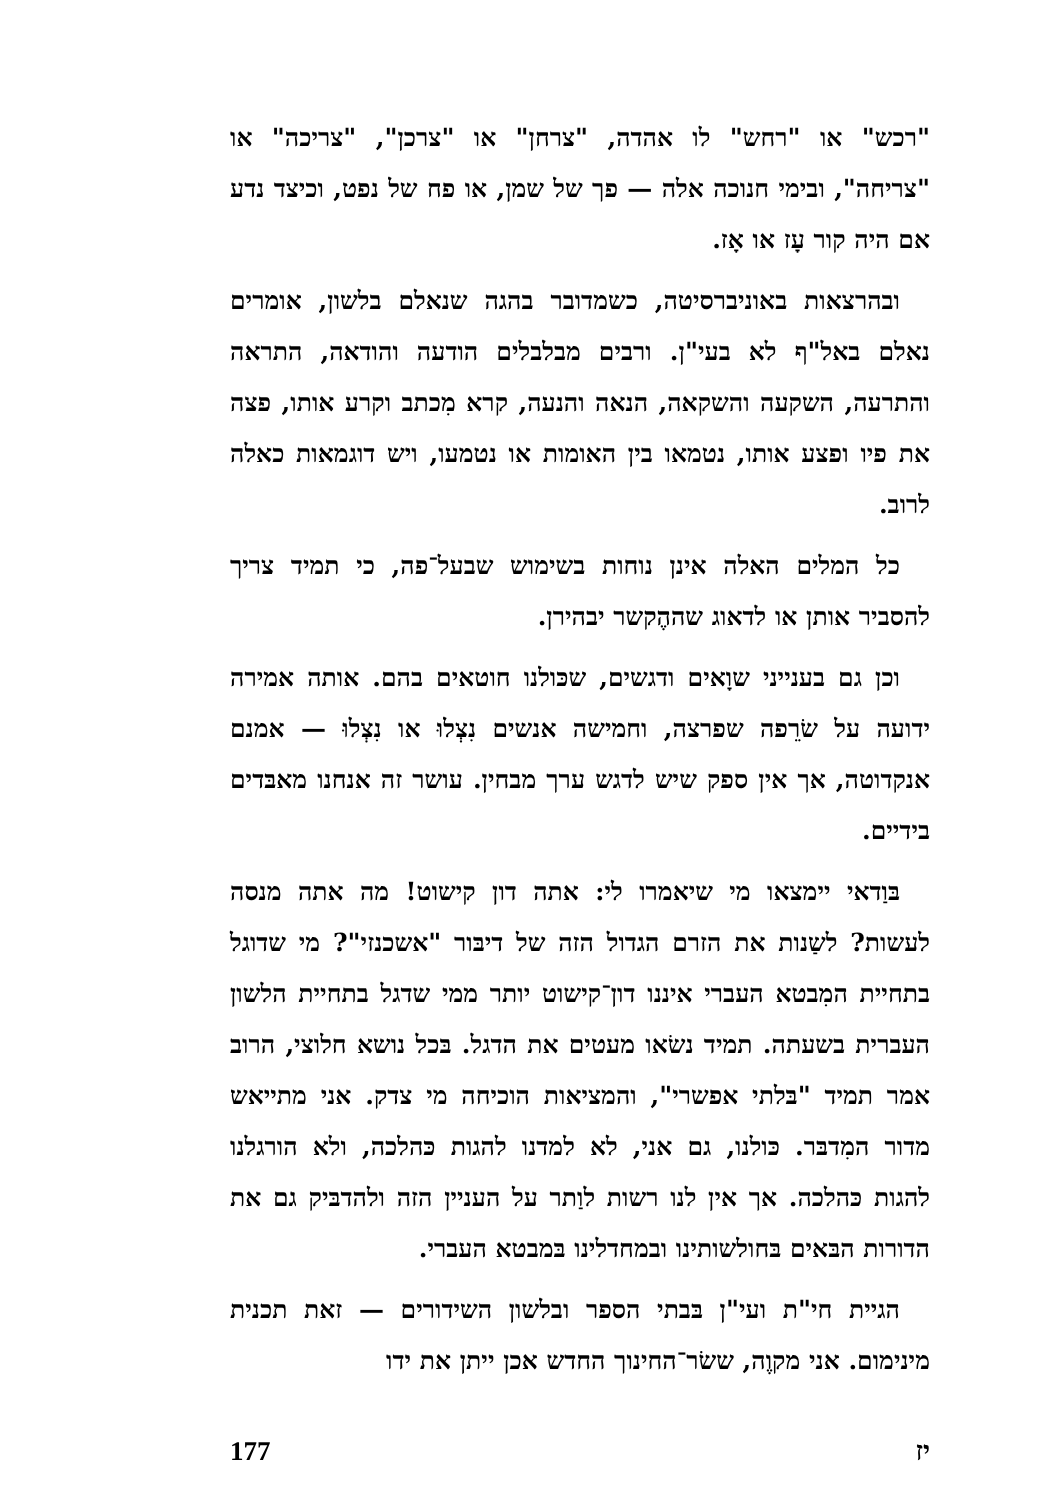"רכש" או "רחש" לו אהדה, "צרחן" או "צרכן", "צריכה" או "צריחה", ובימי חנוכה אלה — פך של שמן, או פח של נפט, וכיצד נדע אם היה קור עָז או אָז.
ובהרצאות באוניברסיטה, כשמדובר בהגה שנאלם בלשון, אומרים נאלם באל"ף לא בעי"ן. ורבים מבלבלים הודעה והודאה, התראה והתרעה, השקעה והשקאה, הנאה והנעה, קרא מִכתב וקרע אותו, פצה את פיו ופצע אותו, נטמאו בין האומות או נטמעו, ויש דוגמאות כאלה לרוב.
כל המלים האלה אינן נוחות בשימוש שבעל־פה, כי תמיד צריך להסביר אותן או לדאוג שההֶקשר יבהירן.
וכן גם בענייני שוָאים ודגשים, שכּולנו חוטאים בהם. אותה אמירה ידועה על שׂרֵפה שפרצה, וחמישה אנשים נִצְלוּ או נִצְלוּ — אמנם אנקדוטה, אך אין ספק שיש לדגש ערך מבחין. עושר זה אנחנו מאבּדים בידיים.
בּוַדאי יימצאו מי שיאמרו לי: אתה דון קישוט! מה אתה מנסה לעשות? לשַנות את הזרם הגדול הזה של דיבּור "אשכנזי"? מי שדוגל בתחיית המִבטא העברי איננו דון־קישוט יותר ממי שדגל בתחיית הלשון העברית בשעתה. תמיד נשׂאו מעטים את הדגל. בּכל נושא חלוצי, הרוב אמר תמיד "בּלתי אפשרי", והמציאות הוכיחה מי צדק. אני מתייאש מדור המִדבּר. כּולנו, גם אני, לא למדנו להגות כּהלכה, ולא הורגלנו להגות כּהלכה. אך אין לנו רשות לוַתר על העניין הזה ולהדבּיק גם את הדורות הבּאים בּחולשותינו ובמחדלינו בּמבטא העברי.
הגיית חי"ת ועי"ן בּבתי הספר ובלשון השידורים — זאת תכנית מינימום. אני מקוֶה, ששׂר־החינוך החדש אכן ייתן את ידו
יז 177